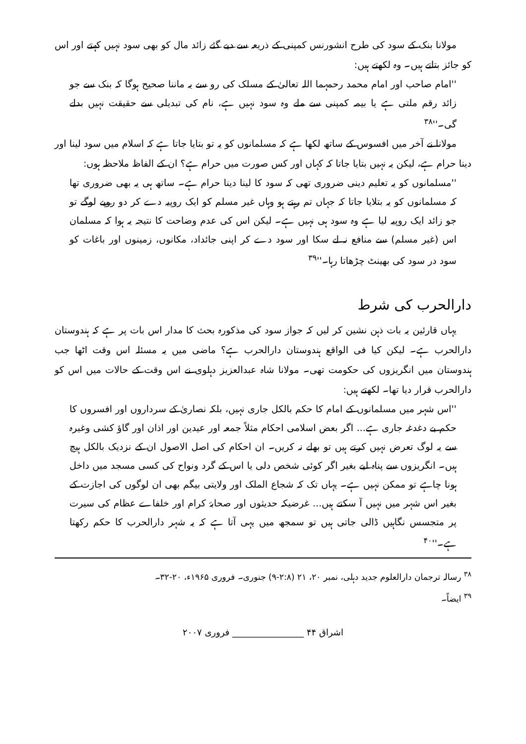مولانا بنک کے سود کی طرح انشورنس کمپنی کے ذریعہ سے دیے گئے زائد مال کو بھی سود نہیں کہتے اور اس کو جائز بتاتے ہیں۔ وہ لکھتے ہیں:
''امام صاحب اور امام محمد رحمہما اللہ تعالیٰ کے مسلک کی رو سے یہ ماننا صحیح ہوگا کہ بنک سے جو زائد رقم ملتی ہے یا بیمہ کمپنی سے ملے وہ سود نہیں ہے، نام کی تبدیلی سے حقیقت نہیں بدلے گی۔''<sup>۳۸</sup>
مولانا نے آخر میں افسوس کے ساتھ لکھا ہے کہ مسلمانوں کو یہ تو بتایا جاتا ہے کہ اسلام میں سود لینا اور دینا حرام ہے، لیکن یہ نہیں بتایا جاتا کہ کہاں اور کس صورت میں حرام ہے؟ ان کے الفاظ ملاحظہ ہوں:
''مسلمانوں کو یہ تعلیم دینی ضروری تھی کہ سود کا لینا دینا حرام ہے۔ ساتھ ہی یہ بھی ضروری تھا کہ مسلمانوں کو یہ بتلایا جاتا کہ جہاں تم رہتے ہو وہاں غیر مسلم کو ایک روپیہ دے کر دو روپے لوگے تو جو زائد ایک روپیہ لیا ہے وہ سود ہی نہیں ہے۔ لیکن اس کی عدم وضاحت کا نتیجہ یہ ہوا کہ مسلمان اس (غیر مسلم) سے منافع نہ لے سکا اور سود دے کر اپنی جائداد، مکانوں، زمینوں اور باغات کو سود در سود کی بھینٹ چڑھاتا رہا۔''<sup>۳۹</sup>
دارالحرب کی شرط
یہاں قارئین یہ بات ذہن نشین کر لیں کہ جواز سود کی مذکورہ بحث کا مدار اس بات پر ہے کہ ہندوستان دارالحرب ہے۔ لیکن کیا فی الواقع ہندوستان دارالحرب ہے؟ ماضی میں یہ مسئلہ اس وقت اٹھا جب ہندوستان میں انگریزوں کی حکومت تھی۔ مولانا شاہ عبدالعزیز دہلوی نے اس وقت کے حالات میں اس کو دارالحرب قرار دیا تھا۔ لکھتے ہیں:
''اس شہر میں مسلمانوں کے امام کا حکم بالکل جاری نہیں، بلکہ نصاریٰ کے سرداروں اور افسروں کا حکم بے دغدغہ جاری ہے... اگر بعض اسلامی احکام مثلاً جمعہ اور عیدین اور اذان اور گاؤ کشی وغیرہ سے یہ لوگ تعرض نہیں کرتے ہیں تو بھلے نہ کریں۔ ان احکام کی اصل الاصول ان کے نزدیک بالکل ہیچ ہیں۔ انگریزوں سے پناہ لیے بغیر اگر کوئی شخص دلی یا اس کے گرد ونواح کی کسی مسجد میں داخل ہونا چاہے تو ممکن نہیں ہے۔ یہاں تک کہ شجاع الملک اور ولایتی بیگم بھی ان لوگوں کی اجازت کے بغیر اس شہر میں نہیں آ سکتے ہیں... غرضیکہ حدیثوں اور صحابۂ کرام اور خلفاے عظام کی سیرت پر متجسس نگاہیں ڈالی جاتی ہیں تو سمجھ میں یہی آتا ہے کہ یہ شہر دارالحرب کا حکم رکھتا ہے۔''<sup>۴۰</sup>
<sup>۳۸</sup> رسالہ ترجمان دارالعلوم جدید دہلی، نمبر ۲۰، ۲۱ (۲:۸-۹) جنوری۔ فروری ۱۹۶۵ء، ۲۰-۳۲۔
<sup>۳۹</sup> ایضاً۔
اشراق ۴۴ ________________ فروری ۲۰۰۷